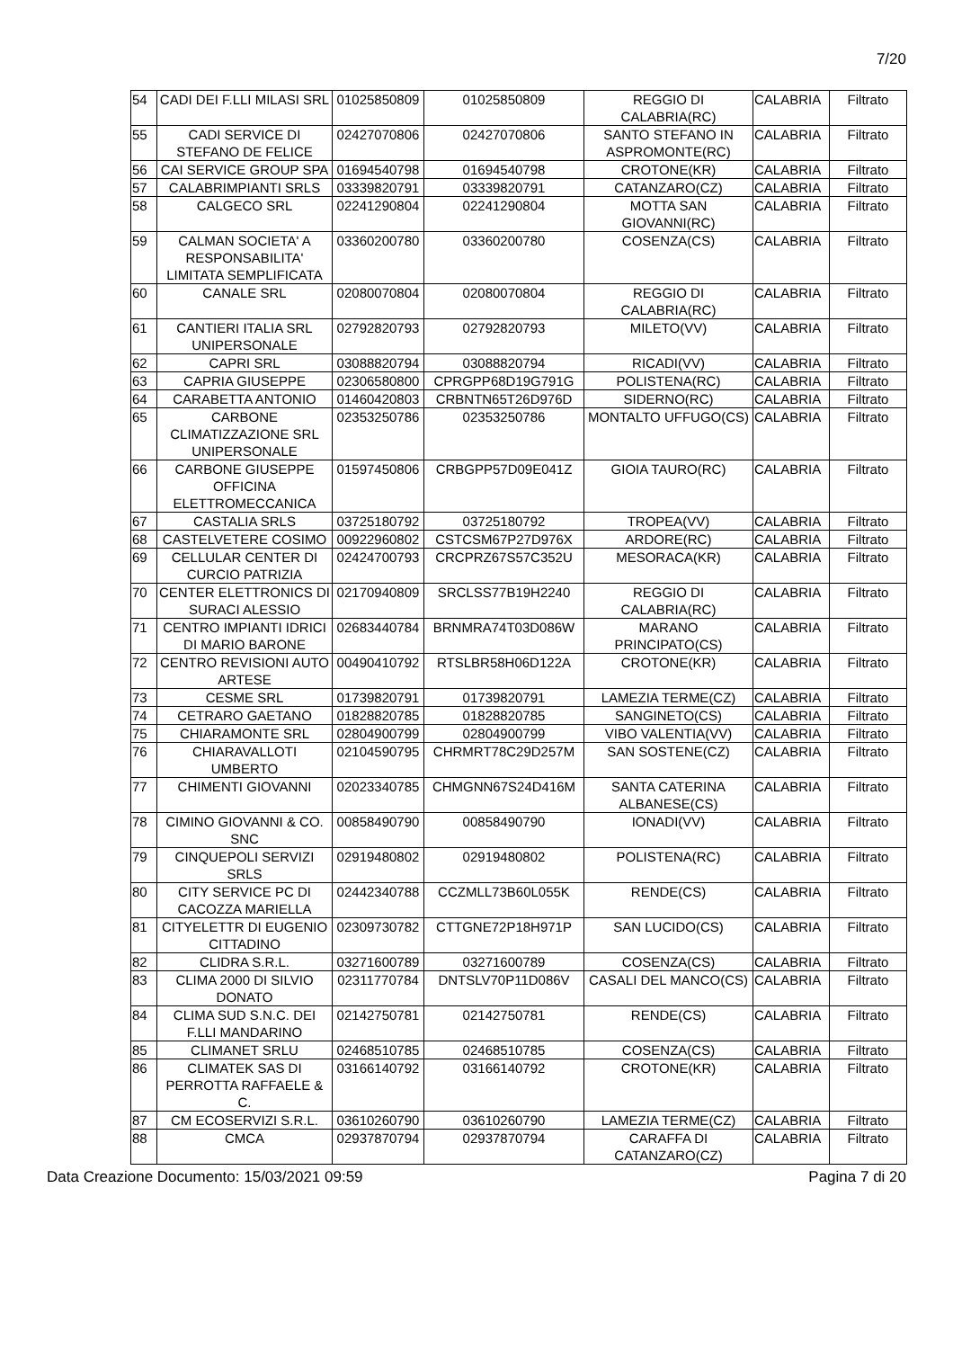7/20
| 54 | CADI DEI F.LLI MILASI SRL | 01025850809 | 01025850809 | REGGIO DI CALABRIA(RC) | CALABRIA | Filtrato |
| 55 | CADI SERVICE DI STEFANO DE FELICE | 02427070806 | 02427070806 | SANTO STEFANO IN ASPROMONTE(RC) | CALABRIA | Filtrato |
| 56 | CAI SERVICE GROUP SPA | 01694540798 | 01694540798 | CROTONE(KR) | CALABRIA | Filtrato |
| 57 | CALABRIMPIANTI SRLS | 03339820791 | 03339820791 | CATANZARO(CZ) | CALABRIA | Filtrato |
| 58 | CALGECO SRL | 02241290804 | 02241290804 | MOTTA SAN GIOVANNI(RC) | CALABRIA | Filtrato |
| 59 | CALMAN SOCIETA' A RESPONSABILITA' LIMITATA SEMPLIFICATA | 03360200780 | 03360200780 | COSENZA(CS) | CALABRIA | Filtrato |
| 60 | CANALE SRL | 02080070804 | 02080070804 | REGGIO DI CALABRIA(RC) | CALABRIA | Filtrato |
| 61 | CANTIERI ITALIA SRL UNIPERSONALE | 02792820793 | 02792820793 | MILETO(VV) | CALABRIA | Filtrato |
| 62 | CAPRI SRL | 03088820794 | 03088820794 | RICADI(VV) | CALABRIA | Filtrato |
| 63 | CAPRIA GIUSEPPE | 02306580800 | CPRGPP68D19G791G | POLISTENA(RC) | CALABRIA | Filtrato |
| 64 | CARABETTA ANTONIO | 01460420803 | CRBNTN65T26D976D | SIDERNO(RC) | CALABRIA | Filtrato |
| 65 | CARBONE CLIMATIZZAZIONE SRL UNIPERSONALE | 02353250786 | 02353250786 | MONTALTO UFFUGO(CS) | CALABRIA | Filtrato |
| 66 | CARBONE GIUSEPPE OFFICINA ELETTROMECCANICA | 01597450806 | CRBGPP57D09E041Z | GIOIA TAURO(RC) | CALABRIA | Filtrato |
| 67 | CASTALIA SRLS | 03725180792 | 03725180792 | TROPEA(VV) | CALABRIA | Filtrato |
| 68 | CASTELVETERE COSIMO | 00922960802 | CSTCSM67P27D976X | ARDORE(RC) | CALABRIA | Filtrato |
| 69 | CELLULAR CENTER DI CURCIO PATRIZIA | 02424700793 | CRCPRZ67S57C352U | MESORACA(KR) | CALABRIA | Filtrato |
| 70 | CENTER ELETTRONICS DI SURACI ALESSIO | 02170940809 | SRCLSS77B19H2240 | REGGIO DI CALABRIA(RC) | CALABRIA | Filtrato |
| 71 | CENTRO IMPIANTI IDRICI DI MARIO BARONE | 02683440784 | BRNMRA74T03D086W | MARANO PRINCIPATO(CS) | CALABRIA | Filtrato |
| 72 | CENTRO REVISIONI AUTO ARTESE | 00490410792 | RTSLBR58H06D122A | CROTONE(KR) | CALABRIA | Filtrato |
| 73 | CESME SRL | 01739820791 | 01739820791 | LAMEZIA TERME(CZ) | CALABRIA | Filtrato |
| 74 | CETRARO GAETANO | 01828820785 | 01828820785 | SANGINETO(CS) | CALABRIA | Filtrato |
| 75 | CHIARAMONTE SRL | 02804900799 | 02804900799 | VIBO VALENTIA(VV) | CALABRIA | Filtrato |
| 76 | CHIARAVALLOTI UMBERTO | 02104590795 | CHRMRT78C29D257M | SAN SOSTENE(CZ) | CALABRIA | Filtrato |
| 77 | CHIMENTI GIOVANNI | 02023340785 | CHMGNN67S24D416M | SANTA CATERINA ALBANESE(CS) | CALABRIA | Filtrato |
| 78 | CIMINO GIOVANNI & CO. SNC | 00858490790 | 00858490790 | IONADI(VV) | CALABRIA | Filtrato |
| 79 | CINQUEPOLI SERVIZI SRLS | 02919480802 | 02919480802 | POLISTENA(RC) | CALABRIA | Filtrato |
| 80 | CITY SERVICE PC DI CACOZZA MARIELLA | 02442340788 | CCZMLL73B60L055K | RENDE(CS) | CALABRIA | Filtrato |
| 81 | CITYELETTR DI EUGENIO CITTADINO | 02309730782 | CTTGNE72P18H971P | SAN LUCIDO(CS) | CALABRIA | Filtrato |
| 82 | CLIDRA S.R.L. | 03271600789 | 03271600789 | COSENZA(CS) | CALABRIA | Filtrato |
| 83 | CLIMA 2000 DI SILVIO DONATO | 02311770784 | DNTSLV70P11D086V | CASALI DEL MANCO(CS) | CALABRIA | Filtrato |
| 84 | CLIMA SUD S.N.C. DEI F.LLI MANDARINO | 02142750781 | 02142750781 | RENDE(CS) | CALABRIA | Filtrato |
| 85 | CLIMANET SRLU | 02468510785 | 02468510785 | COSENZA(CS) | CALABRIA | Filtrato |
| 86 | CLIMATEK SAS DI PERROTTA RAFFAELE & C. | 03166140792 | 03166140792 | CROTONE(KR) | CALABRIA | Filtrato |
| 87 | CM ECOSERVIZI S.R.L. | 03610260790 | 03610260790 | LAMEZIA TERME(CZ) | CALABRIA | Filtrato |
| 88 | CMCA | 02937870794 | 02937870794 | CARAFFA DI CATANZARO(CZ) | CALABRIA | Filtrato |
Data Creazione Documento: 15/03/2021 09:59 Pagina 7 di 20